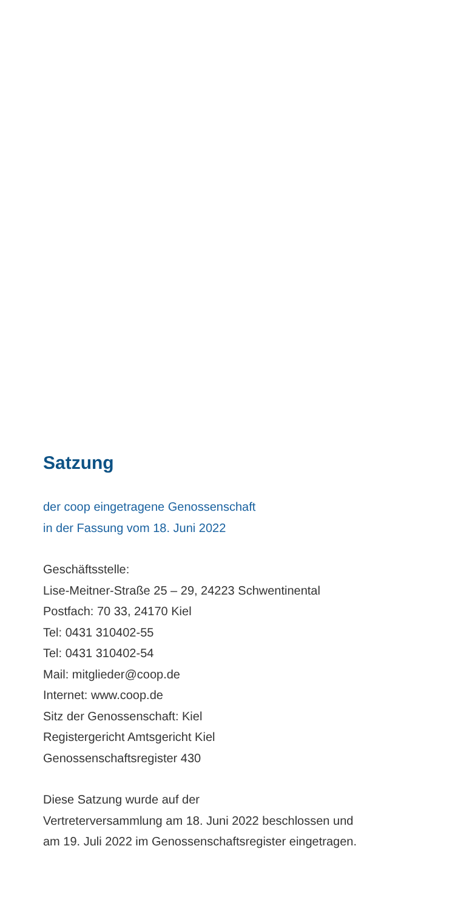Satzung
der coop eingetragene Genossenschaft
in der Fassung vom 18. Juni 2022
Geschäftsstelle:
Lise-Meitner-Straße 25 – 29, 24223 Schwentinental
Postfach: 70 33, 24170 Kiel
Tel: 0431 310402-55
Tel: 0431 310402-54
Mail: mitglieder@coop.de
Internet: www.coop.de
Sitz der Genossenschaft: Kiel
Registergericht Amtsgericht Kiel
Genossenschaftsregister 430
Diese Satzung wurde auf der
Vertreterversammlung am 18. Juni 2022 beschlossen und
am 19. Juli 2022 im Genossenschaftsregister eingetragen.